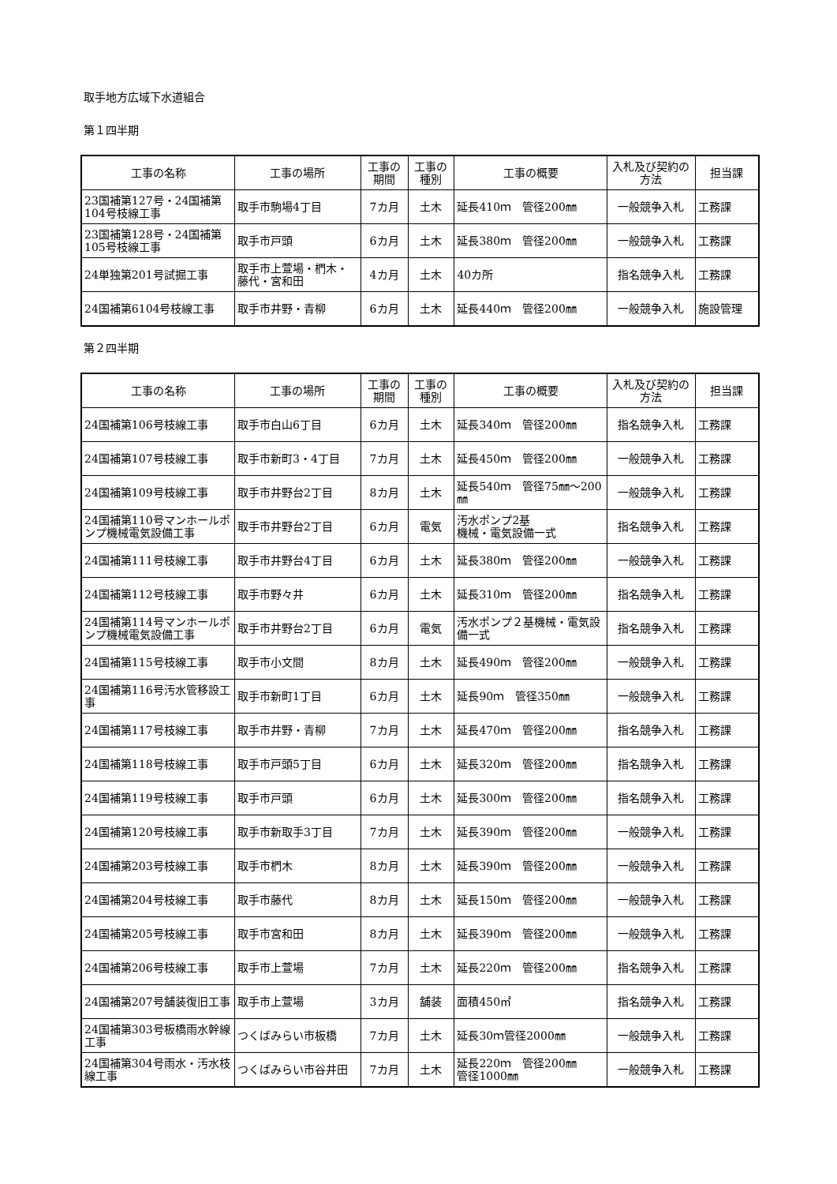取手地方広域下水道組合
第１四半期
| 工事の名称 | 工事の場所 | 工事の期間 | 工事の種別 | 工事の概要 | 入札及び契約の方法 | 担当課 |
| --- | --- | --- | --- | --- | --- | --- |
| 23国補第127号・24国補第104号枝線工事 | 取手市駒場4丁目 | 7カ月 | 土木 | 延長410ｍ 管径200㎜ | 一般競争入札 | 工務課 |
| 23国補第128号・24国補第105号枝線工事 | 取手市戸頭 | 6カ月 | 土木 | 延長380ｍ 管径200㎜ | 一般競争入札 | 工務課 |
| 24単独第201号試掘工事 | 取手市上萱場・椚木・藤代・宮和田 | 4カ月 | 土木 | 40カ所 | 指名競争入札 | 工務課 |
| 24国補第6104号枝線工事 | 取手市井野・青柳 | 6カ月 | 土木 | 延長440ｍ 管径200㎜ | 一般競争入札 | 施設管理 |
第２四半期
| 工事の名称 | 工事の場所 | 工事の期間 | 工事の種別 | 工事の概要 | 入札及び契約の方法 | 担当課 |
| --- | --- | --- | --- | --- | --- | --- |
| 24国補第106号枝線工事 | 取手市白山6丁目 | 6カ月 | 土木 | 延長340ｍ 管径200㎜ | 指名競争入札 | 工務課 |
| 24国補第107号枝線工事 | 取手市新町3・4丁目 | 7カ月 | 土木 | 延長450ｍ 管径200㎜ | 一般競争入札 | 工務課 |
| 24国補第109号枝線工事 | 取手市井野台2丁目 | 8カ月 | 土木 | 延長540ｍ 管径75㎜～200㎜ | 一般競争入札 | 工務課 |
| 24国補第110号マンホールポンプ機械電気設備工事 | 取手市井野台2丁目 | 6カ月 | 電気 | 汚水ポンプ2基 機械・電気設備一式 | 指名競争入札 | 工務課 |
| 24国補第111号枝線工事 | 取手市井野台4丁目 | 6カ月 | 土木 | 延長380ｍ 管径200㎜ | 一般競争入札 | 工務課 |
| 24国補第112号枝線工事 | 取手市野々井 | 6カ月 | 土木 | 延長310ｍ 管径200㎜ | 指名競争入札 | 工務課 |
| 24国補第114号マンホールポンプ機械電気設備工事 | 取手市井野台2丁目 | 6カ月 | 電気 | 汚水ポンプ２基機械・電気設備一式 | 指名競争入札 | 工務課 |
| 24国補第115号枝線工事 | 取手市小文間 | 8カ月 | 土木 | 延長490ｍ 管径200㎜ | 一般競争入札 | 工務課 |
| 24国補第116号汚水管移設工事 | 取手市新町1丁目 | 6カ月 | 土木 | 延長90ｍ 管径350㎜ | 一般競争入札 | 工務課 |
| 24国補第117号枝線工事 | 取手市井野・青柳 | 7カ月 | 土木 | 延長470ｍ 管径200㎜ | 指名競争入札 | 工務課 |
| 24国補第118号枝線工事 | 取手市戸頭5丁目 | 6カ月 | 土木 | 延長320ｍ 管径200㎜ | 指名競争入札 | 工務課 |
| 24国補第119号枝線工事 | 取手市戸頭 | 6カ月 | 土木 | 延長300ｍ 管径200㎜ | 指名競争入札 | 工務課 |
| 24国補第120号枝線工事 | 取手市新取手3丁目 | 7カ月 | 土木 | 延長390ｍ 管径200㎜ | 一般競争入札 | 工務課 |
| 24国補第203号枝線工事 | 取手市椚木 | 8カ月 | 土木 | 延長390ｍ 管径200㎜ | 一般競争入札 | 工務課 |
| 24国補第204号枝線工事 | 取手市藤代 | 8カ月 | 土木 | 延長150ｍ 管径200㎜ | 一般競争入札 | 工務課 |
| 24国補第205号枝線工事 | 取手市宮和田 | 8カ月 | 土木 | 延長390ｍ 管径200㎜ | 一般競争入札 | 工務課 |
| 24国補第206号枝線工事 | 取手市上萱場 | 7カ月 | 土木 | 延長220ｍ 管径200㎜ | 指名競争入札 | 工務課 |
| 24国補第207号舗装復旧工事 | 取手市上萱場 | 3カ月 | 舗装 | 面積450㎡ | 指名競争入札 | 工務課 |
| 24国補第303号板橋雨水幹線工事 | つくばみらい市板橋 | 7カ月 | 土木 | 延長30ｍ管径2000㎜ | 一般競争入札 | 工務課 |
| 24国補第304号雨水・汚水枝線工事 | つくばみらい市谷井田 | 7カ月 | 土木 | 延長220ｍ 管径200㎜ 管径1000㎜ | 一般競争入札 | 工務課 |